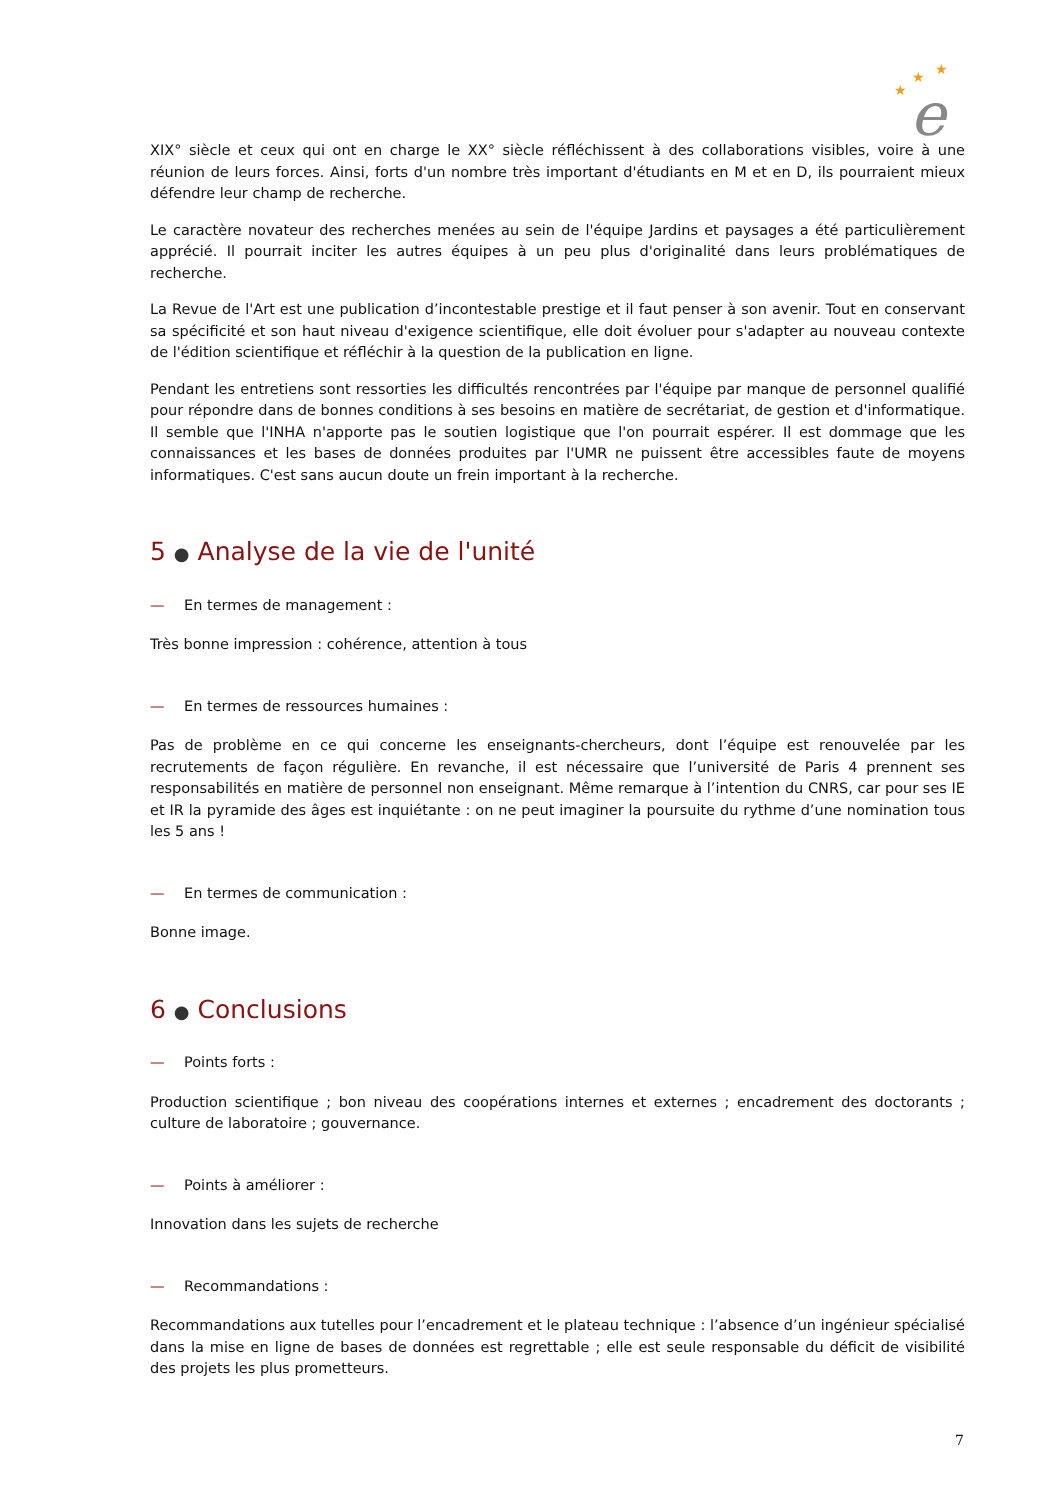★
★
★
e
XIX° siècle et ceux qui ont en charge le XX° siècle réfléchissent à des collaborations visibles, voire à une réunion de leurs forces. Ainsi, forts d'un nombre très important d'étudiants en M et en D, ils pourraient mieux défendre leur champ de recherche.
Le caractère novateur des recherches menées au sein de l'équipe Jardins et paysages a été particulièrement apprécié. Il pourrait inciter les autres équipes à un peu plus d'originalité dans leurs problématiques de recherche.
La Revue de l'Art est une publication d’incontestable prestige et il faut penser à son avenir. Tout en conservant sa spécificité et son haut niveau d'exigence scientifique, elle doit évoluer pour s'adapter au nouveau contexte de l'édition scientifique et réfléchir à la question de la publication en ligne.
Pendant les entretiens sont ressorties les difficultés rencontrées par l'équipe par manque de personnel qualifié pour répondre dans de bonnes conditions à ses besoins en matière de secrétariat, de gestion et d'informatique. Il semble que l'INHA n'apporte pas le soutien logistique que l'on pourrait espérer. Il est dommage que les connaissances et les bases de données produites par l'UMR ne puissent être accessibles faute de moyens informatiques. C'est sans aucun doute un frein important à la recherche.
5 ● Analyse de la vie de l'unité
— En termes de management :
Très bonne impression : cohérence, attention à tous
— En termes de ressources humaines :
Pas de problème en ce qui concerne les enseignants-chercheurs, dont l’équipe est renouvelée par les recrutements de façon régulière. En revanche, il est nécessaire que l’université de Paris 4 prennent ses responsabilités en matière de personnel non enseignant. Même remarque à l’intention du CNRS, car pour ses IE et IR la pyramide des âges est inquiétante : on ne peut imaginer la poursuite du rythme d’une nomination tous les 5 ans !
— En termes de communication :
Bonne image.
6 ● Conclusions
— Points forts :
Production scientifique ; bon niveau des coopérations internes et externes ; encadrement des doctorants ; culture de laboratoire ; gouvernance.
— Points à améliorer :
Innovation dans les sujets de recherche
— Recommandations :
Recommandations aux tutelles pour l’encadrement et le plateau technique : l’absence d’un ingénieur spécialisé dans la mise en ligne de bases de données est regrettable ; elle est seule responsable du déficit de visibilité des projets les plus prometteurs.
7